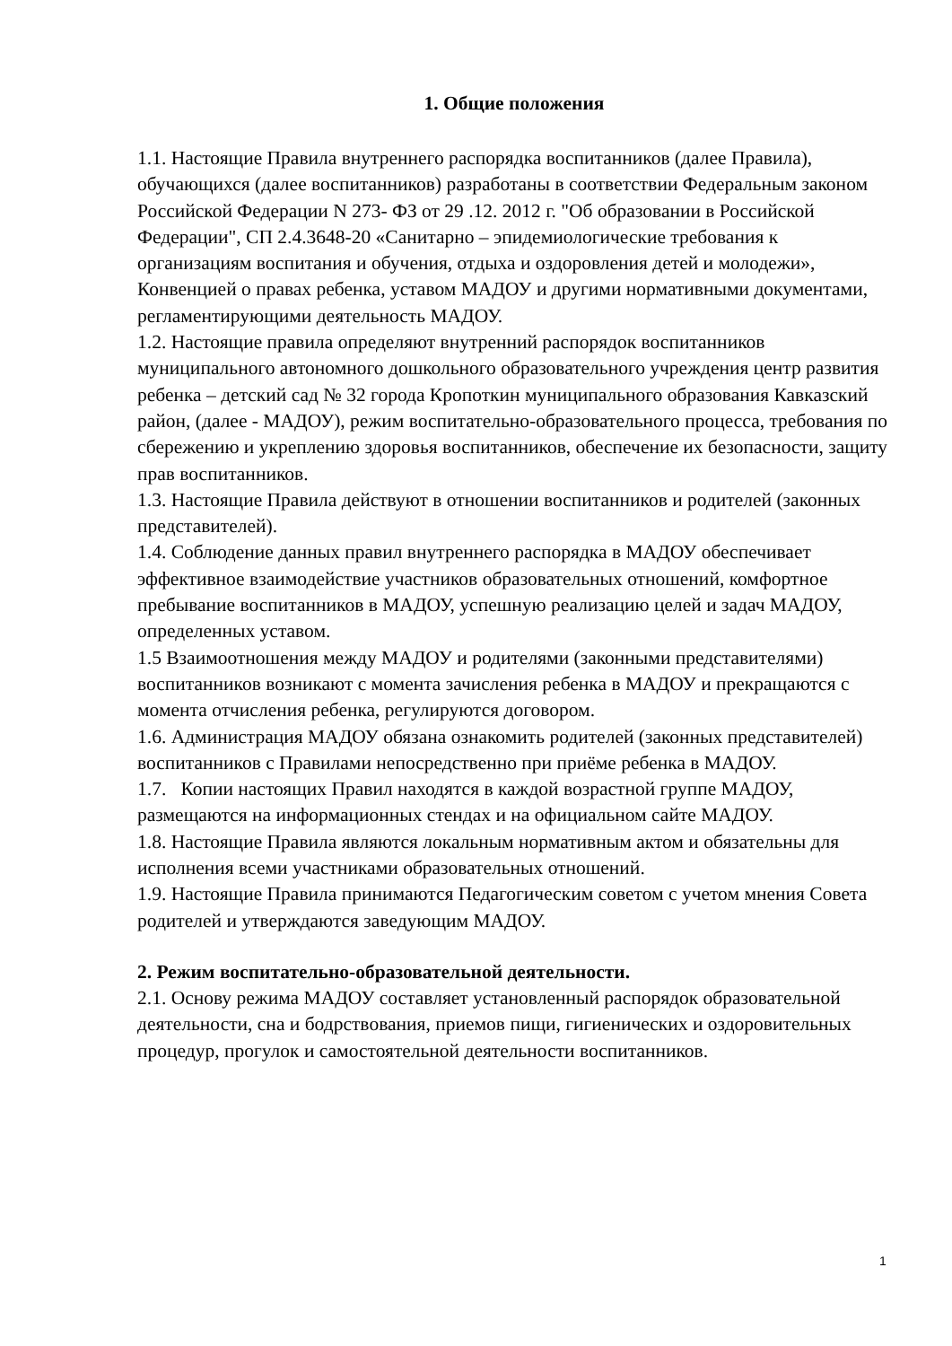1. Общие положения
1.1. Настоящие Правила внутреннего распорядка воспитанников (далее Правила), обучающихся (далее воспитанников) разработаны в соответствии Федеральным законом Российской Федерации N 273- ФЗ от 29 .12. 2012 г. "Об образовании в Российской Федерации", СП 2.4.3648-20 «Санитарно – эпидемиологические требования к организациям воспитания и обучения, отдыха и оздоровления детей и молодежи», Конвенцией о правах ребенка, уставом МАДОУ и другими нормативными документами, регламентирующими деятельность МАДОУ.
1.2. Настоящие правила определяют внутренний распорядок воспитанников муниципального автономного дошкольного образовательного учреждения центр развития ребенка – детский сад № 32 города Кропоткин муниципального образования Кавказский район, (далее - МАДОУ), режим воспитательно-образовательного процесса, требования по сбережению и укреплению здоровья воспитанников, обеспечение их безопасности, защиту прав воспитанников.
1.3. Настоящие Правила действуют в отношении воспитанников и родителей (законных представителей).
1.4. Соблюдение данных правил внутреннего распорядка в МАДОУ обеспечивает эффективное взаимодействие участников образовательных отношений, комфортное пребывание воспитанников в МАДОУ, успешную реализацию целей и задач МАДОУ, определенных уставом.
1.5 Взаимоотношения между МАДОУ и родителями (законными представителями) воспитанников возникают с момента зачисления ребенка в МАДОУ и прекращаются с момента отчисления ребенка, регулируются договором.
1.6. Администрация МАДОУ обязана ознакомить родителей (законных представителей) воспитанников с Правилами непосредственно при приёме ребенка в МАДОУ.
1.7. Копии настоящих Правил находятся в каждой возрастной группе МАДОУ, размещаются на информационных стендах и на официальном сайте МАДОУ.
1.8. Настоящие Правила являются локальным нормативным актом и обязательны для исполнения всеми участниками образовательных отношений.
1.9. Настоящие Правила принимаются Педагогическим советом с учетом мнения Совета родителей и утверждаются заведующим МАДОУ.
2. Режим воспитательно-образовательной деятельности.
2.1. Основу режима МАДОУ составляет установленный распорядок образовательной деятельности, сна и бодрствования, приемов пищи, гигиенических и оздоровительных процедур, прогулок и самостоятельной деятельности воспитанников.
1